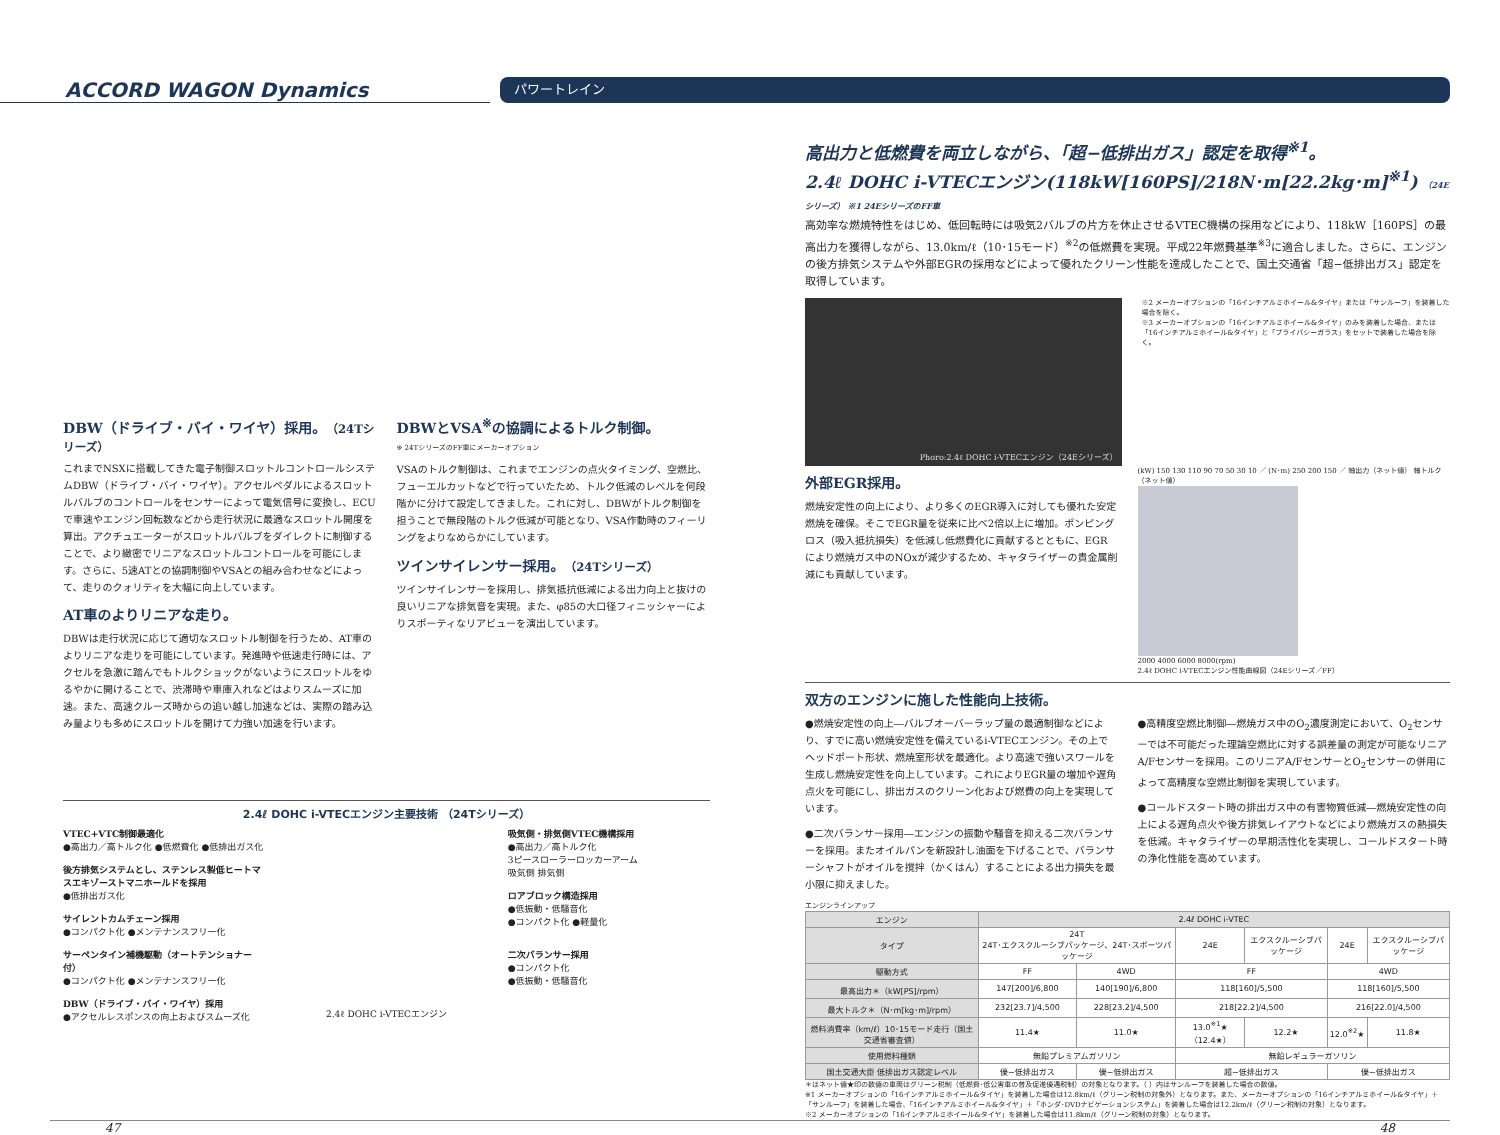ACCORD WAGON Dynamics
パワートレイン
DBW（ドライブ・バイ・ワイヤ）採用。（24Tシリーズ）
これまでNSXに搭載してきた電子制御スロットルコントロールシステムDBW（ドライブ・バイ・ワイヤ）。アクセルペダルによるスロットルバルブのコントロールをセンサーによって電気信号に変換し、ECUで車速やエンジン回転数などから走行状況に最適なスロットル開度を算出。アクチュエーターがスロットルバルブをダイレクトに制御することで、より緻密でリニアなスロットルコントロールを可能にします。さらに、5速ATとの協調制御やVSAとの組み合わせなどによって、走りのクォリティを大幅に向上しています。
AT車のよりリニアな走り。
DBWは走行状況に応じて適切なスロットル制御を行うため、AT車のよりリニアな走りを可能にしています。発進時や低速走行時には、アクセルを急激に踏んでもトルクショックがないようにスロットルをゆるやかに開けることで、渋滞時や車庫入れなどはよりスムーズに加速。また、高速クルーズ時からの追い越し加速などは、実際の踏み込み量よりも多めにスロットルを開けて力強い加速を行います。
DBWとVSA<sup>※</sup>の協調によるトルク制御。
※ 24TシリーズのFF車にメーカーオプション
VSAのトルク制御は、これまでエンジンの点火タイミング、空燃比、フューエルカットなどで行っていたため、トルク低減のレベルを何段階かに分けて設定してきました。これに対し、DBWがトルク制御を担うことで無段階のトルク低減が可能となり、VSA作動時のフィーリングをよりなめらかにしています。
ツインサイレンサー採用。（24Tシリーズ）
ツインサイレンサーを採用し、排気抵抗低減による出力向上と抜けの良いリニアな排気音を実現。また、φ85の大口径フィニッシャーによりスポーティなリアビューを演出しています。
2.4ℓ DOHC i-VTECエンジン主要技術 （24Tシリーズ）
VTEC+VTC制御最適化
●高出力／高トルク化 ●低燃費化 ●低排出ガス化
後方排気システムとし、ステンレス製低ヒートマスエキゾーストマニホールドを採用
●低排出ガス化
サイレントカムチェーン採用
●コンパクト化 ●メンテナンスフリー化
サーペンタイン補機駆動（オートテンショナー付）
●コンパクト化 ●メンテナンスフリー化
DBW（ドライブ・バイ・ワイヤ）採用
●アクセルレスポンスの向上およびスムーズ化
2.4ℓ DOHC i-VTECエンジン
吸気側・排気側VTEC機構採用
●高出力／高トルク化
3ピースローラーロッカーアーム
吸気側 排気側
ロアブロック構造採用
●低振動・低騒音化
●コンパクト化 ●軽量化
二次バランサー採用
●コンパクト化
●低振動・低騒音化
高出力と低燃費を両立しながら、「超−低排出ガス」認定を取得<sup>※1</sup>。
2.4ℓ DOHC i-VTECエンジン(118kW[160PS]/218N･m[22.2kg･m]<sup>※1</sup>) （24Eシリーズ） ※1 24EシリーズのFF車
高効率な燃焼特性をはじめ、低回転時には吸気2バルブの片方を休止させるVTEC機構の採用などにより、118kW［160PS］の最高出力を獲得しながら、13.0km/ℓ（10･15モード）<sup>※2</sup>の低燃費を実現。平成22年燃費基準<sup>※3</sup>に適合しました。さらに、エンジンの後方排気システムや外部EGRの採用などによって優れたクリーン性能を達成したことで、国土交通省「超−低排出ガス」認定を取得しています。
Phoro:2.4ℓ DOHC i-VTECエンジン（24Eシリーズ）
※2 メーカーオプションの「16インチアルミホイール&タイヤ」または「サンルーフ」を装着した場合を除く。
※3 メーカーオプションの「16インチアルミホイール&タイヤ」のみを装着した場合、または「16インチアルミホイール&タイヤ」と「プライバシーガラス」をセットで装着した場合を除く。
外部EGR採用。
燃焼安定性の向上により、より多くのEGR導入に対しても優れた安定燃焼を確保。そこでEGR量を従来に比べ2倍以上に増加。ポンピングロス（吸入抵抗損失）を低減し低燃費化に貢献するとともに、EGRにより燃焼ガス中のNOxが減少するため、キャタライザーの貴金属削減にも貢献しています。
(kW) 150 130 110 90 70 50 30 10 ／ (N･m) 250 200 150 ／ 軸出力（ネット値） 軸トルク（ネット値）
2000 4000 6000 8000(rpm)
2.4ℓ DOHC i-VTECエンジン性能曲線図（24Eシリーズ／FF）
双方のエンジンに施した性能向上技術。
●燃焼安定性の向上―バルブオーバーラップ量の最適制御などにより、すでに高い燃焼安定性を備えているi-VTECエンジン。その上でヘッドポート形状、燃焼室形状を最適化。より高速で強いスワールを生成し燃焼安定性を向上しています。これによりEGR量の増加や遅角点火を可能にし、排出ガスのクリーン化および燃費の向上を実現しています。
●二次バランサー採用―エンジンの振動や騒音を抑える二次バランサーを採用。またオイルパンを新設計し油面を下げることで、バランサーシャフトがオイルを撹拌（かくはん）することによる出力損失を最小限に抑えました。
●高精度空燃比制御―燃焼ガス中のO<sub>2</sub>濃度測定において、O<sub>2</sub>センサーでは不可能だった理論空燃比に対する誤差量の測定が可能なリニアA/Fセンサーを採用。このリニアA/FセンサーとO<sub>2</sub>センサーの併用によって高精度な空燃比制御を実現しています。
●コールドスタート時の排出ガス中の有害物質低減―燃焼安定性の向上による遅角点火や後方排気レイアウトなどにより燃焼ガスの熱損失を低減。キャタライザーの早期活性化を実現し、コールドスタート時の浄化性能を高めています。
エンジンラインアップ
| エンジン | 2.4ℓ DOHC i-VTEC | | | | | |
| --- | --- | --- | --- | --- | --- | --- |
| タイプ | 24T 24T･エクスクルーシブパッケージ、24T･スポーツパッケージ | | 24E | エクスクルーシブパッケージ | 24E | エクスクルーシブパッケージ |
| 駆動方式 | FF | 4WD | FF | | 4WD | |
| 最高出力＊（kW[PS]/rpm） | 147[200]/6,800 | 140[190]/6,800 | 118[160]/5,500 | | 118[160]/5,500 | |
| 最大トルク＊（N･m[kg･m]/rpm） | 232[23.7]/4,500 | 228[23.2]/4,500 | 218[22.2]/4,500 | | 216[22.0]/4,500 | |
| 燃料消費率（km/ℓ）10･15モード走行（国土交通省審査値） | 11.4★ | 11.0★ | 13.0<sup>※1</sup>★（12.4★） | 12.2★ | 12.0<sup>※2</sup>★ | 11.8★ |
| 使用燃料種類 | 無鉛プレミアムガソリン | | 無鉛レギュラーガソリン | | | |
| 国土交通大臣 低排出ガス認定レベル | 優−低排出ガス | 優−低排出ガス | 超−低排出ガス | | 優−低排出ガス | |
＊はネット値★印の数値の車両はグリーン税制（低燃費･低公害車の普及促進優遇税制）の対象となります。（ ）内はサンルーフを装着した場合の数値。
※1 メーカーオプションの「16インチアルミホイール&タイヤ」を装着した場合は12.8km/ℓ（グリーン税制の対象外）となります。また、メーカーオプションの「16インチアルミホイール&タイヤ」＋「サンルーフ」を装着した場合、「16インチアルミホイール&タイヤ」＋「ホンダ･DVDナビゲーションシステム」を装着した場合は12.2km/ℓ（グリーン税制の対象）となります。
※2 メーカーオプションの「16インチアルミホイール&タイヤ」を装着した場合は11.8km/ℓ（グリーン税制の対象）となります。
47 48